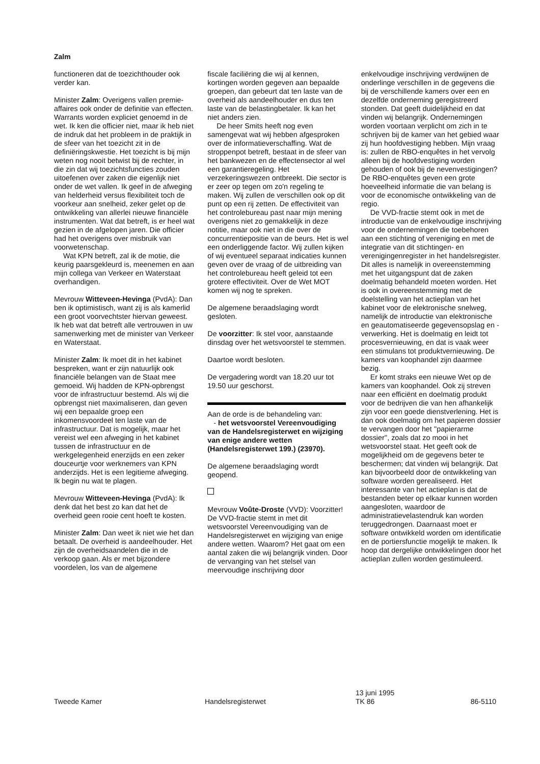Zalm
functioneren dat de toezichthouder ook verder kan.
Minister Zalm: Overigens vallen premie-affaires ook onder de definitie van effecten. Warrants worden expliciet genoemd in de wet. Ik ken die officier niet, maar ik heb niet de indruk dat het probleem in de praktijk in de sfeer van het toezicht zit in de definiëringskwestie. Het toezicht is bij mijn weten nog nooit betwist bij de rechter, in die zin dat wij toezichtsfuncties zouden uitoefenen over zaken die eigenlijk niet onder de wet vallen. Ik geef in de afweging van helderheid versus flexibiliteit toch de voorkeur aan snelheid, zeker gelet op de ontwikkeling van allerlei nieuwe financiële instrumenten. Wat dat betreft, is er heel wat gezien in de afgelopen jaren. Die officier had het overigens over misbruik van voorwetenschap.
Wat KPN betreft, zal ik de motie, die keurig paarsgekleurd is, meenemen en aan mijn collega van Verkeer en Waterstaat overhandigen.
Mevrouw Witteveen-Hevinga (PvdA): Dan ben ik optimistisch, want zij is als kamerlid een groot voorvechtster hiervan geweest. Ik heb wat dat betreft alle vertrouwen in uw samenwerking met de minister van Verkeer en Waterstaat.
Minister Zalm: Ik moet dit in het kabinet bespreken, want er zijn natuurlijk ook financiële belangen van de Staat mee gemoeid. Wij hadden de KPN-opbrengst voor de infrastructuur bestemd. Als wij die opbrengst niet maximaliseren, dan geven wij een bepaalde groep een inkomensvoordeel ten laste van de infrastructuur. Dat is mogelijk, maar het vereist wel een afweging in het kabinet tussen de infrastructuur en de werkgelegenheid enerzijds en een zeker douceurtje voor werknemers van KPN anderzijds. Het is een legitieme afweging. Ik begin nu wat te plagen.
Mevrouw Witteveen-Hevinga (PvdA): Ik denk dat het best zo kan dat het de overheid geen rooie cent hoeft te kosten.
Minister Zalm: Dan weet ik niet wie het dan betaalt. De overheid is aandeelhouder. Het zijn de overheidsaandelen die in de verkoop gaan. Als er met bijzondere voordelen, los van de algemene
fiscale faciliëring die wij al kennen, kortingen worden gegeven aan bepaalde groepen, dan gebeurt dat ten laste van de overheid als aandeelhouder en dus ten laste van de belastingbetaler. Ik kan het niet anders zien.
De heer Smits heeft nog even samengevat wat wij hebben afgesproken over de informatieverschaffing. Wat de stroppenpot betreft, bestaat in de sfeer van het bankwezen en de effectensector al wel een garantieregeling. Het verzekeringswezen ontbreekt. Die sector is er zeer op tegen om zo'n regeling te maken. Wij zullen de verschillen ook op dit punt op een rij zetten. De effectiviteit van het controlebureau past naar mijn mening overigens niet zo gemakkelijk in deze notitie, maar ook niet in die over de concurrentiepositie van de beurs. Het is wel een onderliggende factor. Wij zullen kijken of wij eventueel separaat indicaties kunnen geven over de vraag of de uitbreiding van het controlebureau heeft geleid tot een grotere effectiviteit. Over de Wet MOT komen wij nog te spreken.
De algemene beraadslaging wordt gesloten.
De voorzitter: Ik stel voor, aanstaande dinsdag over het wetsvoorstel te stemmen.
Daartoe wordt besloten.
De vergadering wordt van 18.20 uur tot 19.50 uur geschorst.
Aan de orde is de behandeling van:
- het wetsvoorstel Vereenvoudiging van de Handelsregisterwet en wijziging van enige andere wetten (Handelsregisterwet 199.) (23970).
De algemene beraadslaging wordt geopend.
Mevrouw Voûte-Droste (VVD): Voorzitter! De VVD-fractie stemt in met dit wetsvoorstel Vereenvoudiging van de Handelsregisterwet en wijziging van enige andere wetten. Waarom? Het gaat om een aantal zaken die wij belangrijk vinden. Door de vervanging van het stelsel van meervoudige inschrijving door
enkelvoudige inschrijving verdwijnen de onderlinge verschillen in de gegevens die bij de verschillende kamers over een en dezelfde onderneming geregistreerd stonden. Dat geeft duidelijkheid en dat vinden wij belangrijk. Ondernemingen worden voortaan verplicht om zich in te schrijven bij de kamer van het gebied waar zij hun hoofdvestiging hebben. Mijn vraag is: zullen de RBO-enquêtes in het vervolg alleen bij de hoofdvestiging worden gehouden of ook bij de nevenvestigingen? De RBO-enquêtes geven een grote hoeveelheid informatie die van belang is voor de economische ontwikkeling van de regio.
De VVD-fractie stemt ook in met de introductie van de enkelvoudige inschrijving voor de ondernemingen die toebehoren aan een stichting of vereniging en met de integratie van dit stichtingen- en verenigingenregister in het handelsregister. Dit alles is namelijk in overeenstemming met het uitgangspunt dat de zaken doelmatig behandeld moeten worden. Het is ook in overeenstemming met de doelstelling van het actieplan van het kabinet voor de elektronische snelweg, namelijk de introductie van elektronische en geautomatiseerde gegevensopslag en -verwerking. Het is doelmatig en leidt tot procesvernieuwing, en dat is vaak weer een stimulans tot produktvernieuwing. De kamers van koophandel zijn daarmee bezig.
Er komt straks een nieuwe Wet op de kamers van koophandel. Ook zij streven naar een efficiënt en doelmatig produkt voor de bedrijven die van hen afhankelijk zijn voor een goede dienstverlening. Het is dan ook doelmatig om het papieren dossier te vervangen door het ''papierarme dossier'', zoals dat zo mooi in het wetsvoorstel staat. Het geeft ook de mogelijkheid om de gegevens beter te beschermen; dat vinden wij belangrijk. Dat kan bijvoorbeeld door de ontwikkeling van software worden gerealiseerd. Het interessante van het actieplan is dat de bestanden beter op elkaar kunnen worden aangesloten, waardoor de administratievelastendruk kan worden teruggedrongen. Daarnaast moet er software ontwikkeld worden om identificatie en de portiersfunctie mogelijk te maken. Ik hoop dat dergelijke ontwikkelingen door het actieplan zullen worden gestimuleerd.
Tweede Kamer Handelsregisterwet
13 juni 1995
TK 86
86-5110